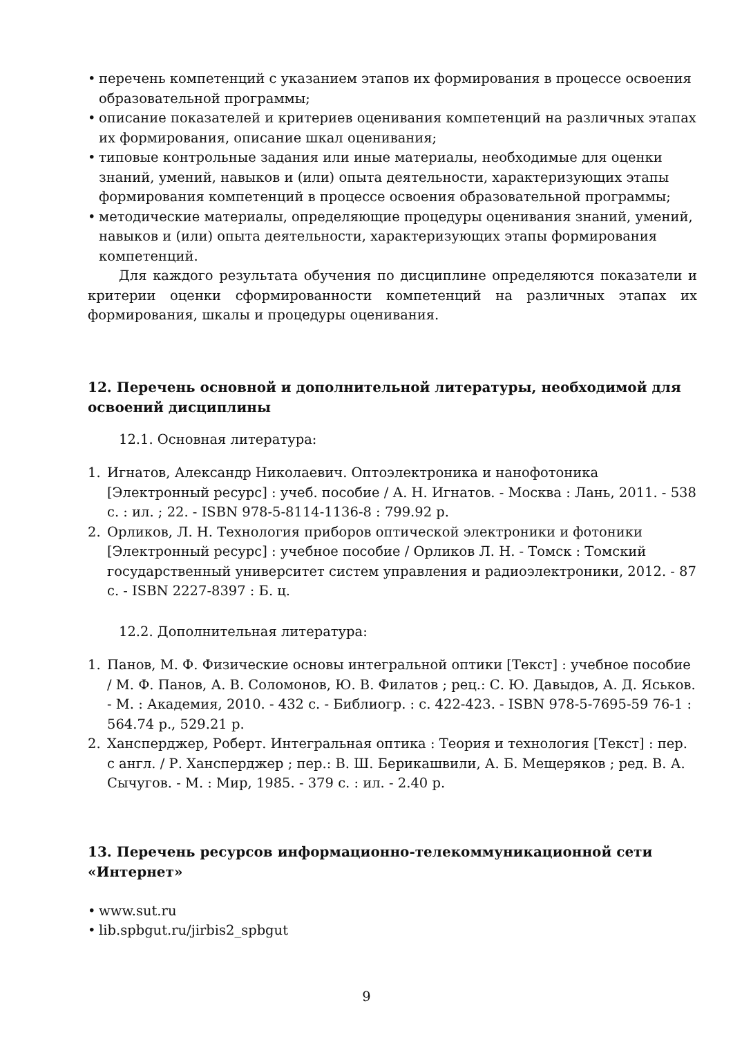• перечень компетенций с указанием этапов их формирования в процессе освоения образовательной программы;
• описание показателей и критериев оценивания компетенций на различных этапах их формирования, описание шкал оценивания;
• типовые контрольные задания или иные материалы, необходимые для оценки знаний, умений, навыков и (или) опыта деятельности, характеризующих этапы формирования компетенций в процессе освоения образовательной программы;
• методические материалы, определяющие процедуры оценивания знаний, умений, навыков и (или) опыта деятельности, характеризующих этапы формирования компетенций.
Для каждого результата обучения по дисциплине определяются показатели и критерии оценки сформированности компетенций на различных этапах их формирования, шкалы и процедуры оценивания.
12. Перечень основной и дополнительной литературы, необходимой для освоений дисциплины
12.1. Основная литература:
1. Игнатов, Александр Николаевич. Оптоэлектроника и нанофотоника [Электронный ресурс] : учеб. пособие / А. Н. Игнатов. - Москва : Лань, 2011. - 538 с. : ил. ; 22. - ISBN 978-5-8114-1136-8 : 799.92 р.
2. Орликов, Л. Н. Технология приборов оптической электроники и фотоники [Электронный ресурс] : учебное пособие / Орликов Л. Н. - Томск : Томский государственный университет систем управления и радиоэлектроники, 2012. - 87 с. - ISBN 2227-8397 : Б. ц.
12.2. Дополнительная литература:
1. Панов, М. Ф. Физические основы интегральной оптики [Текст] : учебное пособие / М. Ф. Панов, А. В. Соломонов, Ю. В. Филатов ; рец.: С. Ю. Давыдов, А. Д. Яськов. - М. : Академия, 2010. - 432 с. - Библиогр. : с. 422-423. - ISBN 978-5-7695-59 76-1 : 564.74 р., 529.21 р.
2. Хансперджер, Роберт. Интегральная оптика : Теория и технология [Текст] : пер. с англ. / Р. Хансперджер ; пер.: В. Ш. Берикашвили, А. Б. Мещеряков ; ред. В. А. Сычугов. - М. : Мир, 1985. - 379 с. : ил. - 2.40 р.
13. Перечень ресурсов информационно-телекоммуникационной сети «Интернет»
• www.sut.ru
• lib.spbgut.ru/jirbis2_spbgut
9